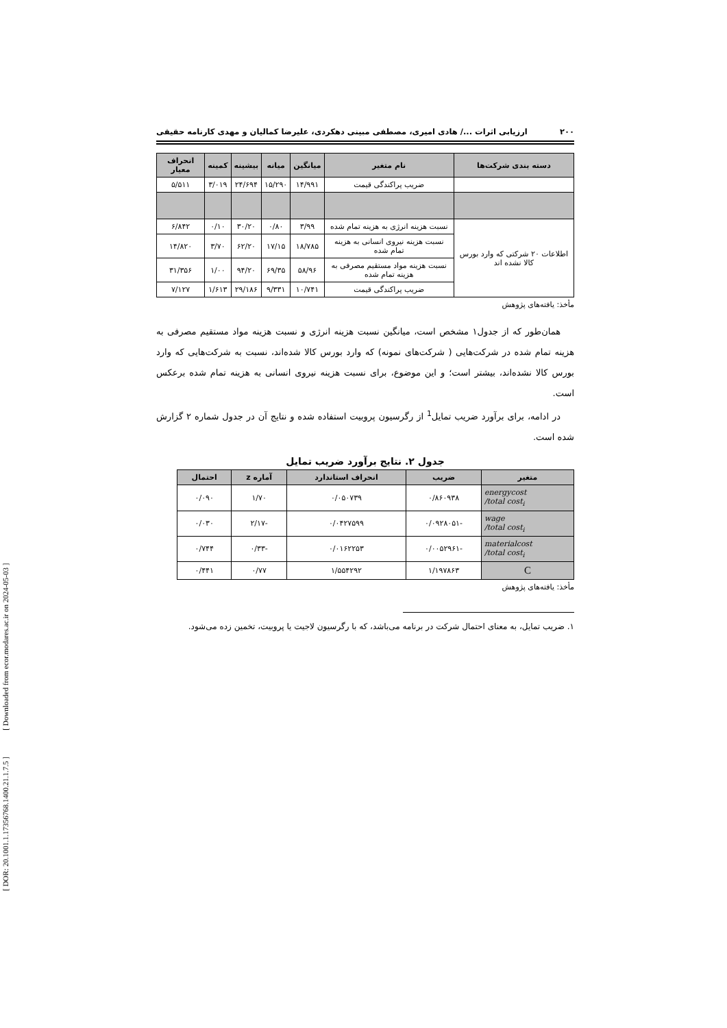[ DOR: 20.1001.1.17356768.1400.21.1.7.5 ] [ Downloaded from ecor.modares.ac.ir on 2024-05-03 ]
۲۰۰ ارزیابی اثرات .../ هادی امیری، مصطفی مبینی دهکردی، علیرضا کمالیان و مهدی کارنامه حقیقی
| دسته بندی شرکت‌ها | نام متغیر | میانگین | میانه | بیشینه | کمینه | انحراف معیار |
| --- | --- | --- | --- | --- | --- | --- |
| | ضریب پراکندگی قیمت | ۱۴/۹۹۱ | ۱۵/۲۹۰ | ۲۴/۶۹۴ | ۳/۰۱۹ | ۵/۵۱۱ |
| اطلاعات ۲۰ شرکتی که وارد بورس کالا نشده اند | نسبت هزینه انرژی به هزینه تمام شده | ۳/۹۹ | ۰/۸۰ | ۳۰/۲۰ | ۰/۱۰ | ۶/۸۴۲ |
| | نسبت هزینه نیروی انسانی به هزینه تمام شده | ۱۸/۷۸۵ | ۱۷/۱۵ | ۶۲/۲۰ | ۳/۷۰ | ۱۴/۸۲۰ |
| | نسبت هزینه مواد مستقیم مصرفی به هزینه تمام شده | ۵۸/۹۶ | ۶۹/۳۵ | ۹۴/۲۰ | ۱/۰۰ | ۳۱/۳۵۶ |
| | ضریب پراکندگی قیمت | ۱۰/۷۴۱ | ۹/۳۳۱ | ۲۹/۱۸۶ | ۱/۶۱۳ | ۷/۱۲۷ |
مأخذ: یافته‌های پژوهش
همان‌طور که از جدول۱ مشخص است، میانگین نسبت هزینه انرژی و نسبت هزینه مواد مستقیم مصرفی به هزینه تمام شده در شرکت‌هایی ( شرکت‌های نمونه) که وارد بورس کالا شده‌اند، نسبت به شرکت‌هایی که وارد بورس کالا نشده‌اند، بیشتر است؛ و این موضوع، برای نسبت هزینه نیروی انسانی به هزینه تمام شده برعکس است.
در ادامه، برای برآورد ضریب تمایل<sup>1</sup> از رگرسیون پروبیت استفاده شده و نتایج آن در جدول شماره ۲ گزارش شده است.
جدول ۲. نتایج برآورد ضریب تمایل
| متغیر | ضریب | انحراف استاندارد | آماره z | احتمال |
| --- | --- | --- | --- | --- |
| energycost /total cost<sub>i</sub> | ۰/۸۶۰۹۳۸ | ۰/۰۵۰۷۳۹ | ۱/۷۰ | ۰/۰۹۰ |
| wage /total cost<sub>i</sub> | -۰/۰۹۲۸۰۵۱ | ۰/۰۴۲۷۵۹۹ | -۲/۱۷ | ۰/۰۳۰ |
| materialcost /total cost<sub>i</sub> | -۰/۰۰۵۲۹۶۱ | ۰/۰۱۶۲۲۵۳ | -۰/۳۳ | ۰/۷۴۴ |
| C | ۱/۱۹۷۸۶۳ | ۱/۵۵۴۲۹۲ | ۰/۷۷ | ۰/۴۴۱ |
مأخذ: یافته‌های پژوهش
۱. ضریب تمایل، به معنای احتمال شرکت در برنامه می‌باشد، که با رگرسیون لاجیت یا پروبیت، تخمین زده می‌شود.